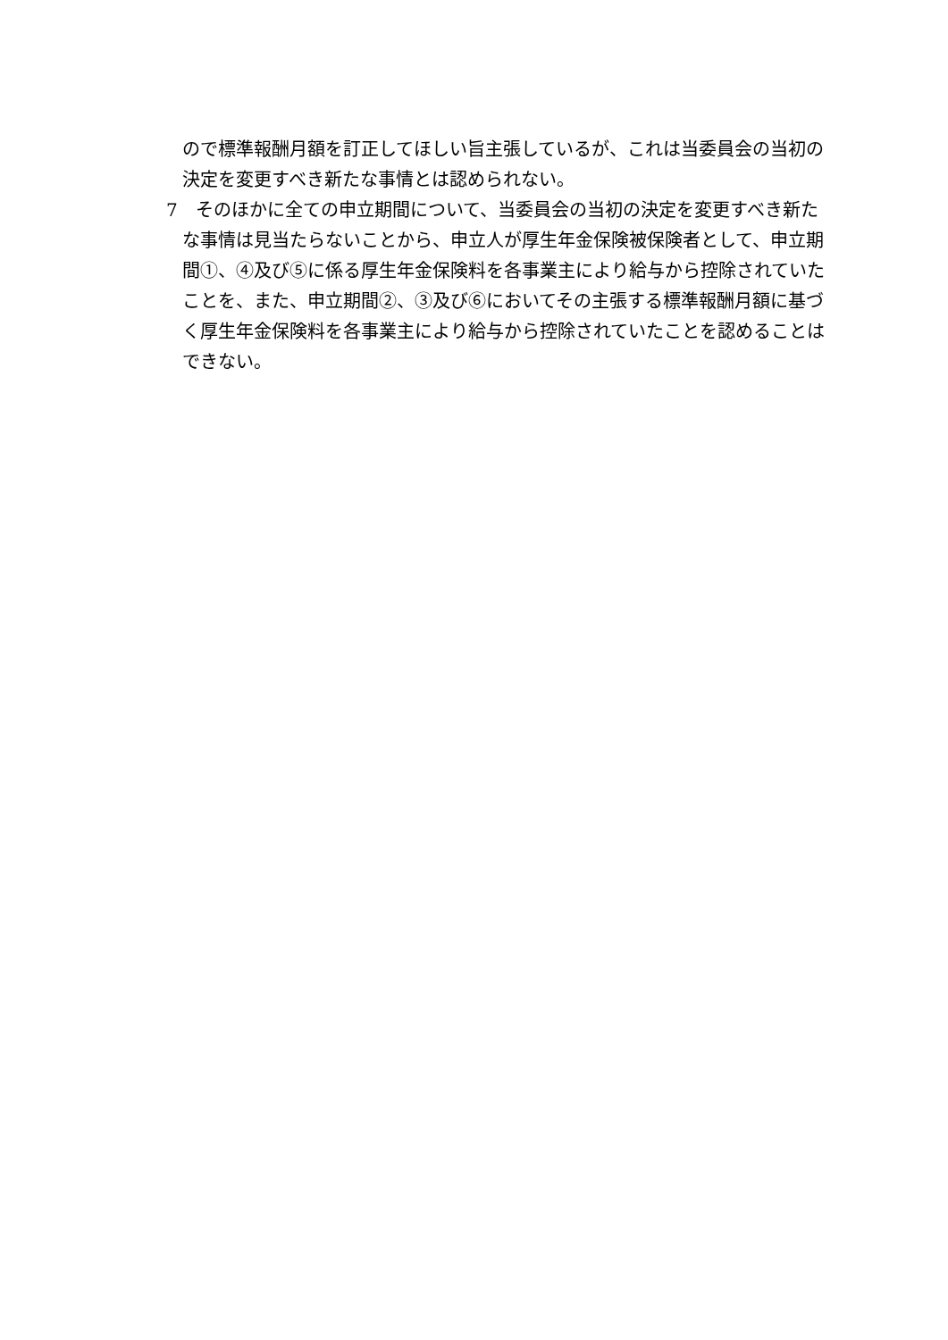ので標準報酬月額を訂正してほしい旨主張しているが、これは当委員会の当初の決定を変更すべき新たな事情とは認められない。
7　そのほかに全ての申立期間について、当委員会の当初の決定を変更すべき新たな事情は見当たらないことから、申立人が厚生年金保険被保険者として、申立期間①、④及び⑤に係る厚生年金保険料を各事業主により給与から控除されていたことを、また、申立期間②、③及び⑥においてその主張する標準報酬月額に基づく厚生年金保険料を各事業主により給与から控除されていたことを認めることはできない。